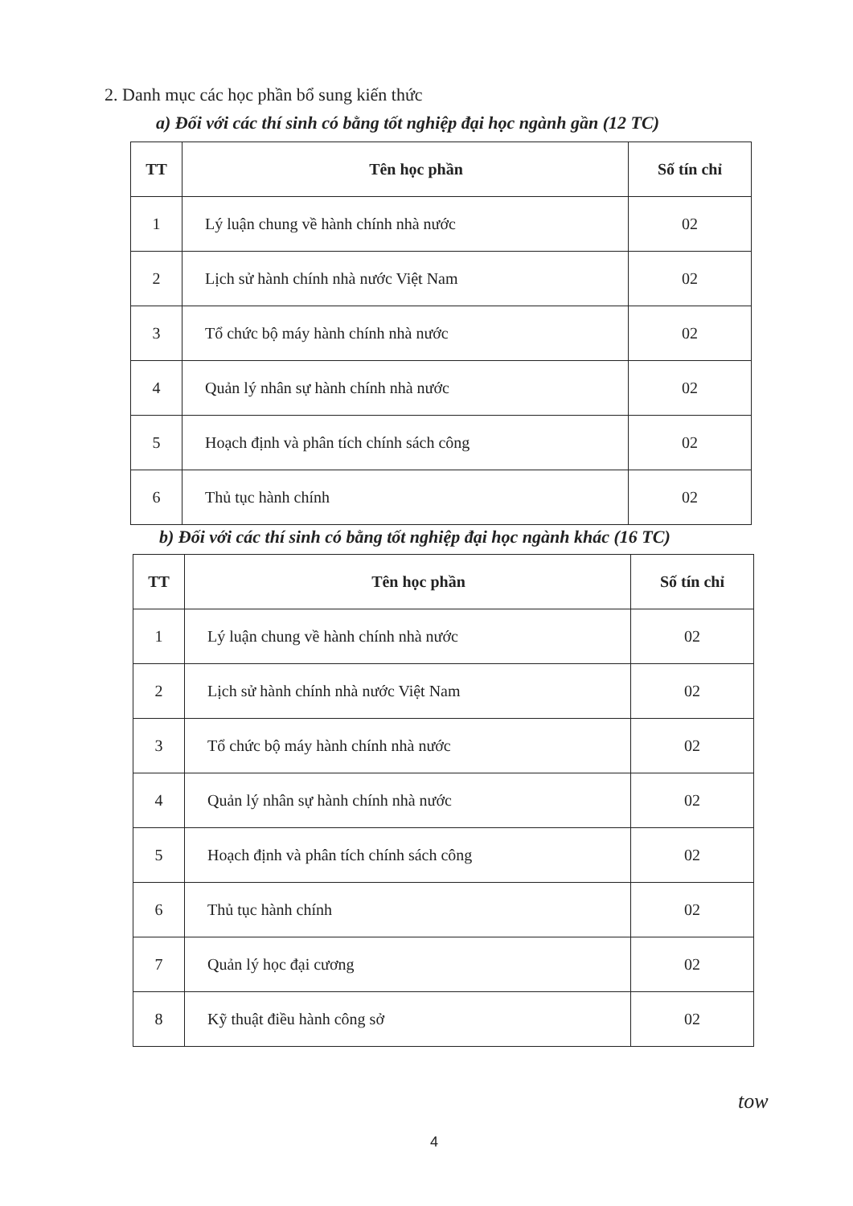2. Danh mục các học phần bổ sung kiến thức
a) Đối với các thí sinh có bằng tốt nghiệp đại học ngành gần (12 TC)
| TT | Tên học phần | Số tín chỉ |
| --- | --- | --- |
| 1 | Lý luận chung về hành chính nhà nước | 02 |
| 2 | Lịch sử hành chính nhà nước Việt Nam | 02 |
| 3 | Tổ chức bộ máy hành chính nhà nước | 02 |
| 4 | Quản lý nhân sự hành chính nhà nước | 02 |
| 5 | Hoạch định và phân tích chính sách công | 02 |
| 6 | Thủ tục hành chính | 02 |
b) Đối với các thí sinh có bằng tốt nghiệp đại học ngành khác (16 TC)
| TT | Tên học phần | Số tín chỉ |
| --- | --- | --- |
| 1 | Lý luận chung về hành chính nhà nước | 02 |
| 2 | Lịch sử hành chính nhà nước Việt Nam | 02 |
| 3 | Tổ chức bộ máy hành chính nhà nước | 02 |
| 4 | Quản lý nhân sự hành chính nhà nước | 02 |
| 5 | Hoạch định và phân tích chính sách công | 02 |
| 6 | Thủ tục hành chính | 02 |
| 7 | Quản lý học đại cương | 02 |
| 8 | Kỹ thuật điều hành công sở | 02 |
tow
4